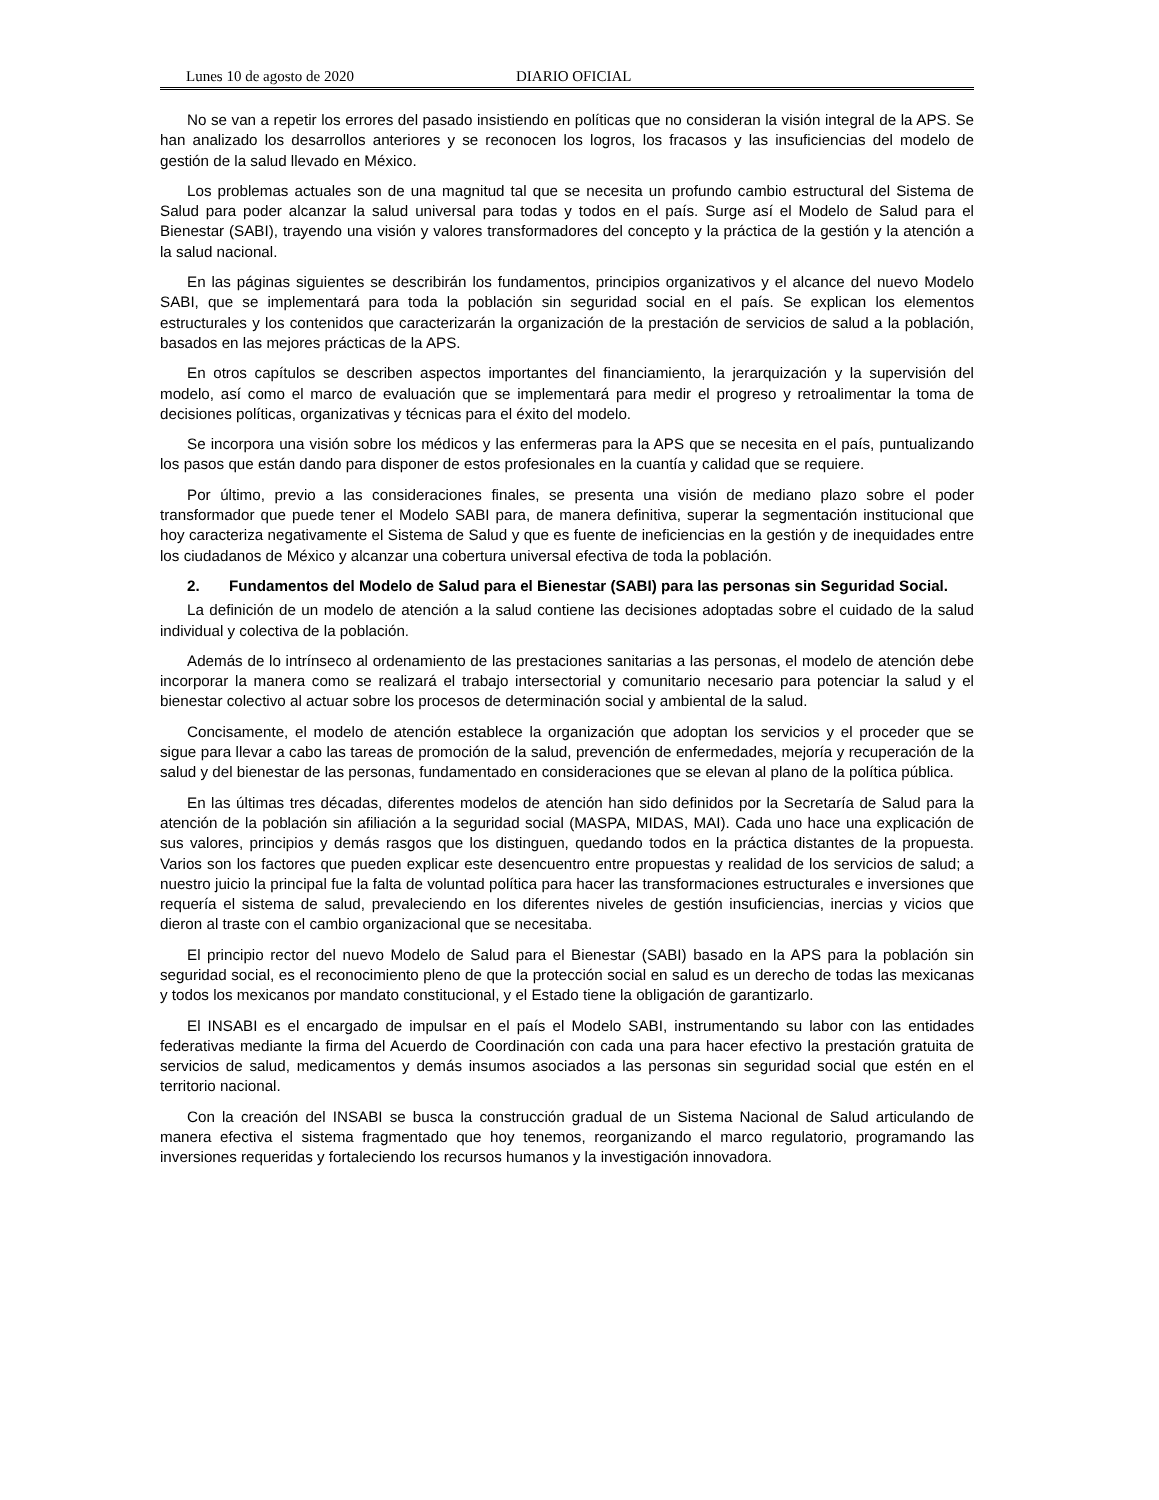Lunes 10 de agosto de 2020 DIARIO OFICIAL
No se van a repetir los errores del pasado insistiendo en políticas que no consideran la visión integral de la APS. Se han analizado los desarrollos anteriores y se reconocen los logros, los fracasos y las insuficiencias del modelo de gestión de la salud llevado en México.
Los problemas actuales son de una magnitud tal que se necesita un profundo cambio estructural del Sistema de Salud para poder alcanzar la salud universal para todas y todos en el país. Surge así el Modelo de Salud para el Bienestar (SABI), trayendo una visión y valores transformadores del concepto y la práctica de la gestión y la atención a la salud nacional.
En las páginas siguientes se describirán los fundamentos, principios organizativos y el alcance del nuevo Modelo SABI, que se implementará para toda la población sin seguridad social en el país. Se explican los elementos estructurales y los contenidos que caracterizarán la organización de la prestación de servicios de salud a la población, basados en las mejores prácticas de la APS.
En otros capítulos se describen aspectos importantes del financiamiento, la jerarquización y la supervisión del modelo, así como el marco de evaluación que se implementará para medir el progreso y retroalimentar la toma de decisiones políticas, organizativas y técnicas para el éxito del modelo.
Se incorpora una visión sobre los médicos y las enfermeras para la APS que se necesita en el país, puntualizando los pasos que están dando para disponer de estos profesionales en la cuantía y calidad que se requiere.
Por último, previo a las consideraciones finales, se presenta una visión de mediano plazo sobre el poder transformador que puede tener el Modelo SABI para, de manera definitiva, superar la segmentación institucional que hoy caracteriza negativamente el Sistema de Salud y que es fuente de ineficiencias en la gestión y de inequidades entre los ciudadanos de México y alcanzar una cobertura universal efectiva de toda la población.
2. Fundamentos del Modelo de Salud para el Bienestar (SABI) para las personas sin Seguridad Social.
La definición de un modelo de atención a la salud contiene las decisiones adoptadas sobre el cuidado de la salud individual y colectiva de la población.
Además de lo intrínseco al ordenamiento de las prestaciones sanitarias a las personas, el modelo de atención debe incorporar la manera como se realizará el trabajo intersectorial y comunitario necesario para potenciar la salud y el bienestar colectivo al actuar sobre los procesos de determinación social y ambiental de la salud.
Concisamente, el modelo de atención establece la organización que adoptan los servicios y el proceder que se sigue para llevar a cabo las tareas de promoción de la salud, prevención de enfermedades, mejoría y recuperación de la salud y del bienestar de las personas, fundamentado en consideraciones que se elevan al plano de la política pública.
En las últimas tres décadas, diferentes modelos de atención han sido definidos por la Secretaría de Salud para la atención de la población sin afiliación a la seguridad social (MASPA, MIDAS, MAI). Cada uno hace una explicación de sus valores, principios y demás rasgos que los distinguen, quedando todos en la práctica distantes de la propuesta. Varios son los factores que pueden explicar este desencuentro entre propuestas y realidad de los servicios de salud; a nuestro juicio la principal fue la falta de voluntad política para hacer las transformaciones estructurales e inversiones que requería el sistema de salud, prevaleciendo en los diferentes niveles de gestión insuficiencias, inercias y vicios que dieron al traste con el cambio organizacional que se necesitaba.
El principio rector del nuevo Modelo de Salud para el Bienestar (SABI) basado en la APS para la población sin seguridad social, es el reconocimiento pleno de que la protección social en salud es un derecho de todas las mexicanas y todos los mexicanos por mandato constitucional, y el Estado tiene la obligación de garantizarlo.
El INSABI es el encargado de impulsar en el país el Modelo SABI, instrumentando su labor con las entidades federativas mediante la firma del Acuerdo de Coordinación con cada una para hacer efectivo la prestación gratuita de servicios de salud, medicamentos y demás insumos asociados a las personas sin seguridad social que estén en el territorio nacional.
Con la creación del INSABI se busca la construcción gradual de un Sistema Nacional de Salud articulando de manera efectiva el sistema fragmentado que hoy tenemos, reorganizando el marco regulatorio, programando las inversiones requeridas y fortaleciendo los recursos humanos y la investigación innovadora.